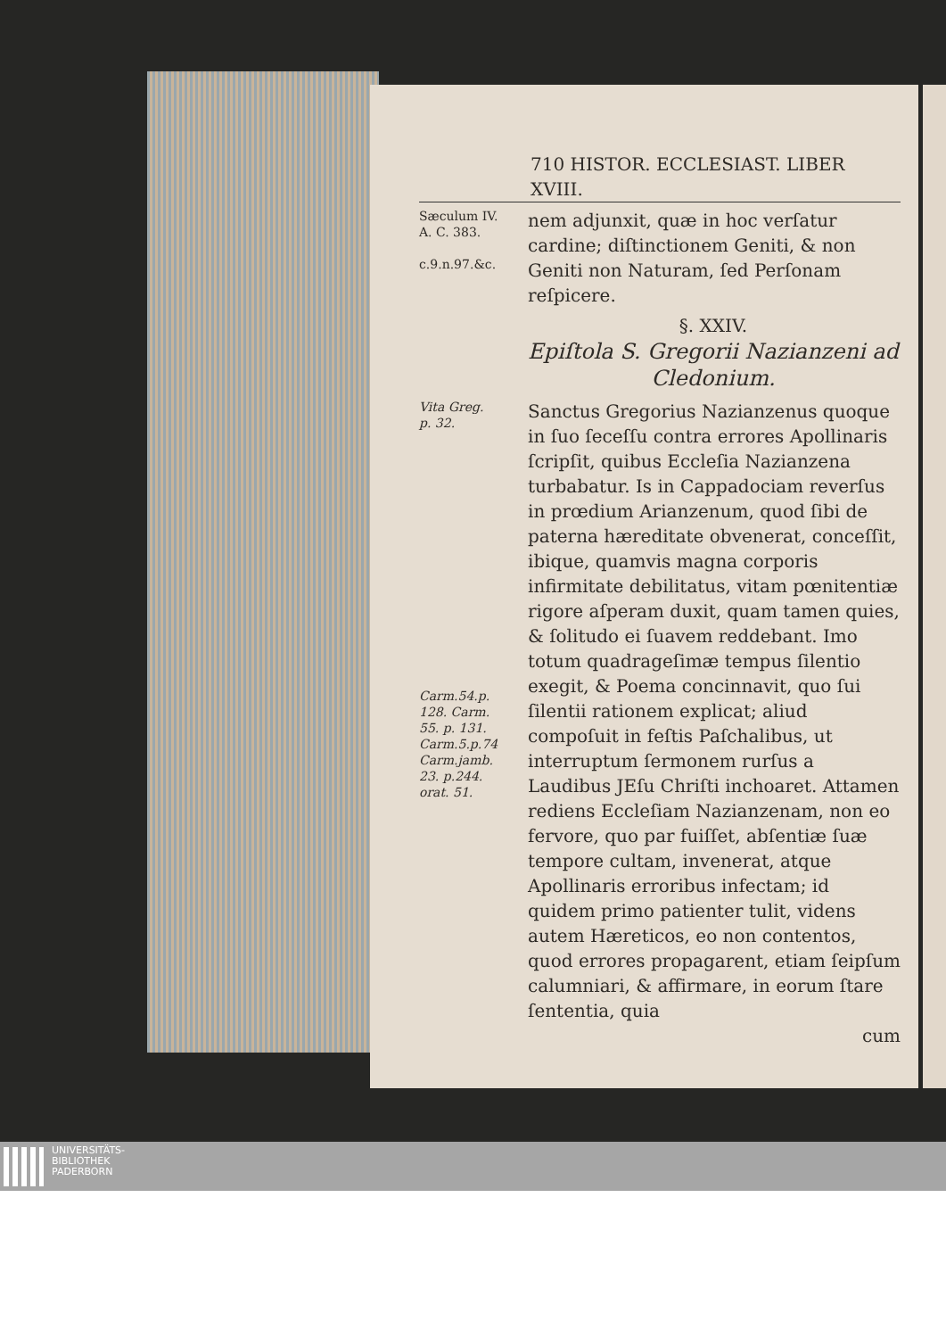710 HISTOR. ECCLESIAST. LIBER XVIII.
Sæculum IV.
A. C. 383.
c.9.n.97.&c.
nem adjunxit, quæ in hoc verſatur cardine; diſtinctionem Geniti, & non Geniti non Naturam, ſed Perſonam reſpicere.
§. XXIV.
Epiſtola S. Gregorii Nazianzeni ad Cledonium.
Vita Greg.
p. 32.
Carm.54.p.
128. Carm.
55. p. 131.
Carm.5.p.74
Carm.jamb.
23. p.244.
orat. 51.
Sanctus Gregorius Nazianzenus quoque in ſuo ſeceſſu contra errores Apollinaris ſcripſit, quibus Eccleſia Nazianzena turbabatur. Is in Cappadociam reverſus in prœdium Arianzenum, quod ſibi de paterna hæreditate obvenerat, conceſſit, ibique, quamvis magna corporis infirmitate debilitatus, vitam pœnitentiæ rigore aſperam duxit, quam tamen quies, & ſolitudo ei ſuavem reddebant. Imo totum quadrageſimæ tempus ſilentio exegit, & Poema concinnavit, quo ſui ſilentii rationem explicat; aliud compoſuit in feſtis Paſchalibus, ut interruptum ſermonem rurſus a Laudibus JEſu Chriſti inchoaret. Attamen rediens Eccleſiam Nazianzenam, non eo fervore, quo par fuiſſet, abſentiæ ſuæ tempore cultam, invenerat, atque Apollinaris erroribus infectam; id quidem primo patienter tulit, videns autem Hæreticos, eo non contentos, quod errores propagarent, etiam ſeipſum calumniari, & affirmare, in eorum ſtare ſententia, quia
cum
UNIVERSITÄTS-
BIBLIOTHEK
PADERBORN